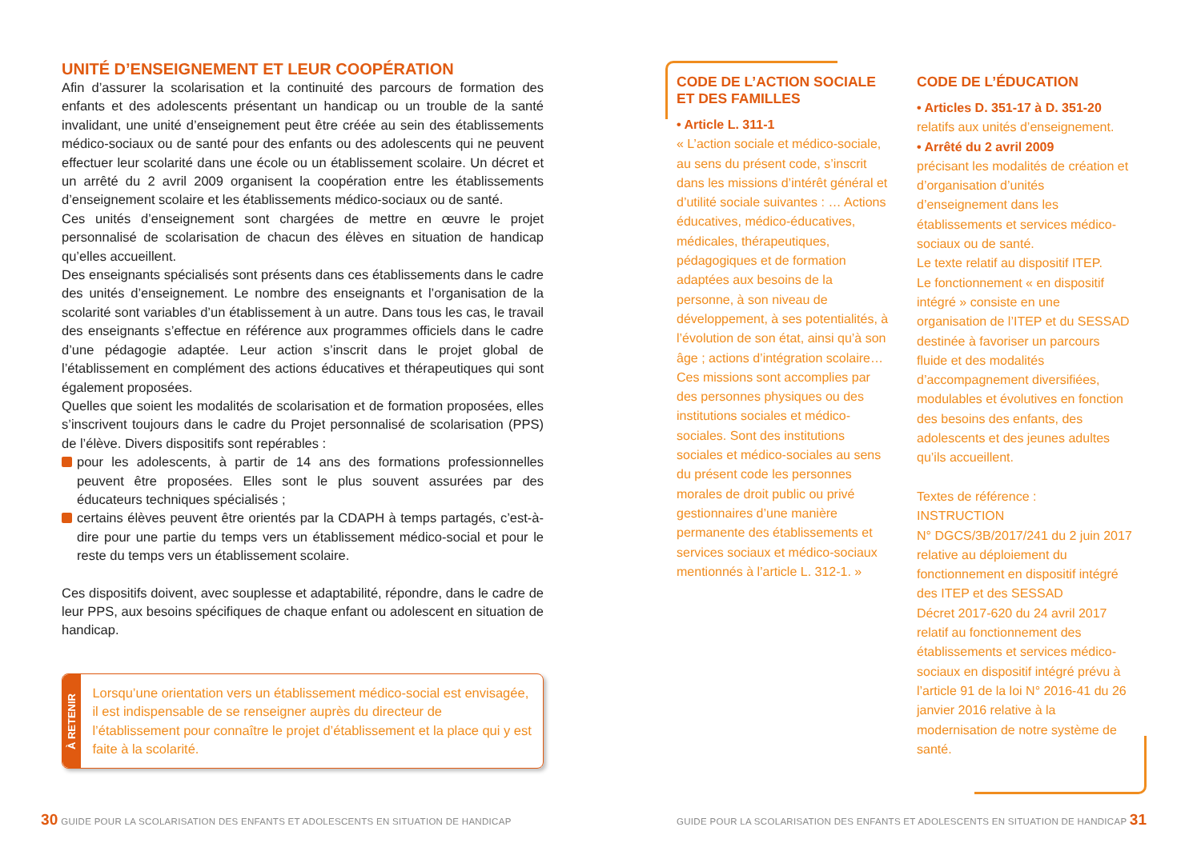UNITÉ D’ENSEIGNEMENT ET LEUR COOPÉRATION
Afin d’assurer la scolarisation et la continuité des parcours de formation des enfants et des adolescents présentant un handicap ou un trouble de la santé invalidant, une unité d’enseignement peut être créée au sein des établissements médico-sociaux ou de santé pour des enfants ou des adolescents qui ne peuvent effectuer leur scolarité dans une école ou un établissement scolaire. Un décret et un arrêté du 2 avril 2009 organisent la coopération entre les établissements d’enseignement scolaire et les établissements médico-sociaux ou de santé.
Ces unités d’enseignement sont chargées de mettre en œuvre le projet personnalisé de scolarisation de chacun des élèves en situation de handicap qu’elles accueillent.
Des enseignants spécialisés sont présents dans ces établissements dans le cadre des unités d’enseignement. Le nombre des enseignants et l’organisation de la scolarité sont variables d’un établissement à un autre. Dans tous les cas, le travail des enseignants s’effectue en référence aux programmes officiels dans le cadre d’une pédagogie adaptée. Leur action s’inscrit dans le projet global de l’établissement en complément des actions éducatives et thérapeutiques qui sont également proposées.
Quelles que soient les modalités de scolarisation et de formation proposées, elles s’inscrivent toujours dans le cadre du Projet personnalisé de scolarisation (PPS) de l’élève. Divers dispositifs sont repérables :
pour les adolescents, à partir de 14 ans des formations professionnelles peuvent être proposées. Elles sont le plus souvent assurées par des éducateurs techniques spécialisés ;
certains élèves peuvent être orientés par la CDAPH à temps partagés, c’est-à-dire pour une partie du temps vers un établissement médico-social et pour le reste du temps vers un établissement scolaire.
Ces dispositifs doivent, avec souplesse et adaptabilité, répondre, dans le cadre de leur PPS, aux besoins spécifiques de chaque enfant ou adolescent en situation de handicap.
À RETENIR
Lorsqu’une orientation vers un établissement médico-social est envisagée, il est indispensable de se renseigner auprès du directeur de l’établissement pour connaître le projet d’établissement et la place qui y est faite à la scolarité.
CODE DE L’ACTION SOCIALE ET DES FAMILLES
• Article L. 311-1
« L’action sociale et médico-sociale, au sens du présent code, s’inscrit dans les missions d’intérêt général et d’utilité sociale suivantes : … Actions éducatives, médico-éducatives, médicales, thérapeutiques, pédagogiques et de formation adaptées aux besoins de la personne, à son niveau de développement, à ses potentialités, à l’évolution de son état, ainsi qu’à son âge ; actions d’intégration scolaire… Ces missions sont accomplies par des personnes physiques ou des institutions sociales et médico-sociales. Sont des institutions sociales et médico-sociales au sens du présent code les personnes morales de droit public ou privé gestionnaires d’une manière permanente des établissements et services sociaux et médico-sociaux mentionnés à l’article L. 312-1. »
CODE DE L’ÉDUCATION
• Articles D. 351-17 à D. 351-20
relatifs aux unités d’enseignement.
• Arrêté du 2 avril 2009
précisant les modalités de création et d’organisation d’unités d’enseignement dans les établissements et services médico-sociaux ou de santé.
Le texte relatif au dispositif ITEP.
Le fonctionnement « en dispositif intégré » consiste en une organisation de l’ITEP et du SESSAD destinée à favoriser un parcours fluide et des modalités d’accompagnement diversifiées, modulables et évolutives en fonction des besoins des enfants, des adolescents et des jeunes adultes qu’ils accueillent.
Textes de référence :
INSTRUCTION
N° DGCS/3B/2017/241 du 2 juin 2017 relative au déploiement du fonctionnement en dispositif intégré des ITEP et des SESSAD
Décret 2017-620 du 24 avril 2017 relatif au fonctionnement des établissements et services médico-sociaux en dispositif intégré prévu à l’article 91 de la loi N° 2016-41 du 26 janvier 2016 relative à la modernisation de notre système de santé.
30 GUIDE POUR LA SCOLARISATION DES ENFANTS ET ADOLESCENTS EN SITUATION DE HANDICAP
GUIDE POUR LA SCOLARISATION DES ENFANTS ET ADOLESCENTS EN SITUATION DE HANDICAP 31